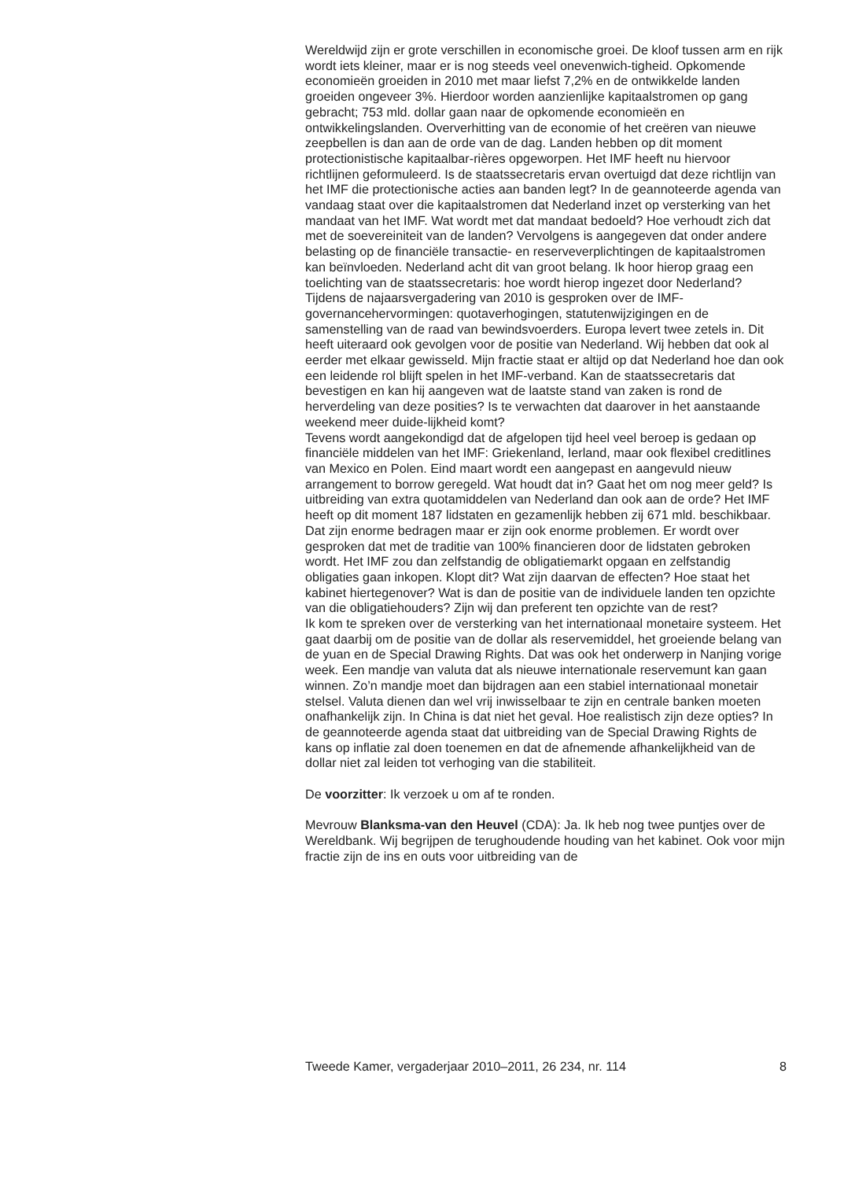Wereldwijd zijn er grote verschillen in economische groei. De kloof tussen arm en rijk wordt iets kleiner, maar er is nog steeds veel onevenwich-tigheid. Opkomende economieën groeiden in 2010 met maar liefst 7,2% en de ontwikkelde landen groeiden ongeveer 3%. Hierdoor worden aanzienlijke kapitaalstromen op gang gebracht; 753 mld. dollar gaan naar de opkomende economieën en ontwikkelingslanden. Oververhitting van de economie of het creëren van nieuwe zeepbellen is dan aan de orde van de dag. Landen hebben op dit moment protectionistische kapitaalbar-rières opgeworpen. Het IMF heeft nu hiervoor richtlijnen geformuleerd. Is de staatssecretaris ervan overtuigd dat deze richtlijn van het IMF die protectionische acties aan banden legt? In de geannoteerde agenda van vandaag staat over die kapitaalstromen dat Nederland inzet op versterking van het mandaat van het IMF. Wat wordt met dat mandaat bedoeld? Hoe verhoudt zich dat met de soevereiniteit van de landen? Vervolgens is aangegeven dat onder andere belasting op de financiële transactie- en reserveverplichtingen de kapitaalstromen kan beïnvloeden. Nederland acht dit van groot belang. Ik hoor hierop graag een toelichting van de staatssecretaris: hoe wordt hierop ingezet door Nederland?
Tijdens de najaarsvergadering van 2010 is gesproken over de IMF-governancehervormingen: quotaverhogingen, statutenwijzigingen en de samenstelling van de raad van bewindsvoerders. Europa levert twee zetels in. Dit heeft uiteraard ook gevolgen voor de positie van Nederland. Wij hebben dat ook al eerder met elkaar gewisseld. Mijn fractie staat er altijd op dat Nederland hoe dan ook een leidende rol blijft spelen in het IMF-verband. Kan de staatssecretaris dat bevestigen en kan hij aangeven wat de laatste stand van zaken is rond de herverdeling van deze posities? Is te verwachten dat daarover in het aanstaande weekend meer duide-lijkheid komt?
Tevens wordt aangekondigd dat de afgelopen tijd heel veel beroep is gedaan op financiële middelen van het IMF: Griekenland, Ierland, maar ook flexibel creditlines van Mexico en Polen. Eind maart wordt een aangepast en aangevuld nieuw arrangement to borrow geregeld. Wat houdt dat in? Gaat het om nog meer geld? Is uitbreiding van extra quotamiddelen van Nederland dan ook aan de orde? Het IMF heeft op dit moment 187 lidstaten en gezamenlijk hebben zij 671 mld. beschikbaar. Dat zijn enorme bedragen maar er zijn ook enorme problemen. Er wordt over gesproken dat met de traditie van 100% financieren door de lidstaten gebroken wordt. Het IMF zou dan zelfstandig de obligatiemarkt opgaan en zelfstandig obligaties gaan inkopen. Klopt dit? Wat zijn daarvan de effecten? Hoe staat het kabinet hiertegenover? Wat is dan de positie van de individuele landen ten opzichte van die obligatiehouders? Zijn wij dan preferent ten opzichte van de rest?
Ik kom te spreken over de versterking van het internationaal monetaire systeem. Het gaat daarbij om de positie van de dollar als reservemiddel, het groeiende belang van de yuan en de Special Drawing Rights. Dat was ook het onderwerp in Nanjing vorige week. Een mandje van valuta dat als nieuwe internationale reservemunt kan gaan winnen. Zo’n mandje moet dan bijdragen aan een stabiel internationaal monetair stelsel. Valuta dienen dan wel vrij inwisselbaar te zijn en centrale banken moeten onafhankelijk zijn. In China is dat niet het geval. Hoe realistisch zijn deze opties? In de geannoteerde agenda staat dat uitbreiding van de Special Drawing Rights de kans op inflatie zal doen toenemen en dat de afnemende afhankelijkheid van de dollar niet zal leiden tot verhoging van die stabiliteit.
De voorzitter: Ik verzoek u om af te ronden.
Mevrouw Blanksma-van den Heuvel (CDA): Ja. Ik heb nog twee puntjes over de Wereldbank. Wij begrijpen de terughoudende houding van het kabinet. Ook voor mijn fractie zijn de ins en outs voor uitbreiding van de
Tweede Kamer, vergaderjaar 2010–2011, 26 234, nr. 114 8